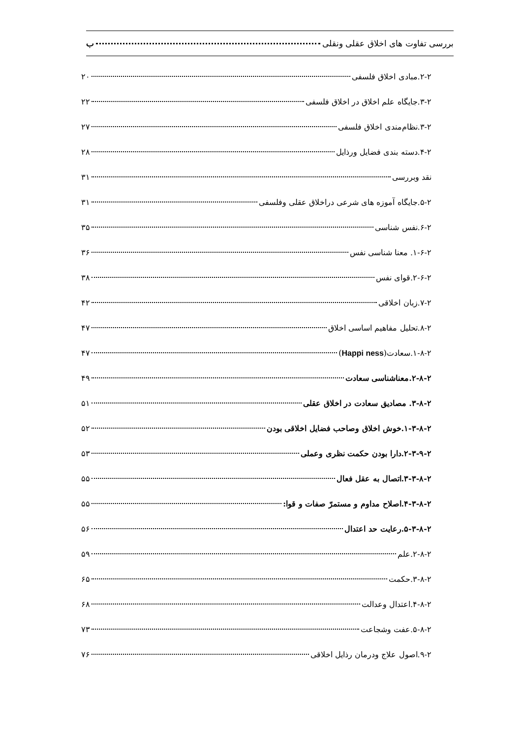بررسی تفاوت های اخلاق عقلی ونقلی ب
۲-۲.مبادی اخلاق فلسفی ۲۰
۳-۲.جایگاه علم اخلاق در اخلاق فلسفی ۲۲
۳-۲.نظام‌مندی اخلاق فلسفی ۲۷
۴-۲.دسته بندی فضایل ورذایل ۲۸
نقد وبررسی ۳۱
۵-۲.جایگاه آموزه های شرعی دراخلاق عقلی وفلسفی ۳۱
۶-۲.نفس شناسی ۳۵
۱-۶-۲. معنا شناسی نفس ۳۶
۲-۶-۲.قوای نفس ۳۸
۷-۲.زبان اخلاقی ۴۲
۸-۲.تحلیل مفاهیم اساسی اخلاق ۴۷
۱-۸-۲.سعادت(Happi ness) ۴۷
۲-۸-۲.معناشناسی سعادت ۴۹
۳-۸-۲. مصادیق سعادت در اخلاق عقلی ۵۱
۱-۳-۸-۲.خوش اخلاق وصاحب فضایل اخلاقی بودن ۵۲
۲-۳-۹-۲.دارا بودن حکمت نظری وعملی ۵۳
۳-۳-۸-۲.اتصال به عقل فعال ۵۵
۴-۳-۸-۲.اصلاح مداوم و مستمرّ صفات و قوا: ۵۵
۵-۳-۸-۲.رعایت حد اعتدال ۵۶
۲-۸-۲.علم ۵۹
۳-۸-۲.حکمت ۶۵
۴-۸-۲.اعتدال وعدالت ۶۸
۵-۸-۲.عفت وشجاعت ۷۳
۹-۲.اصول علاج ودرمان رذایل اخلاقی ۷۶